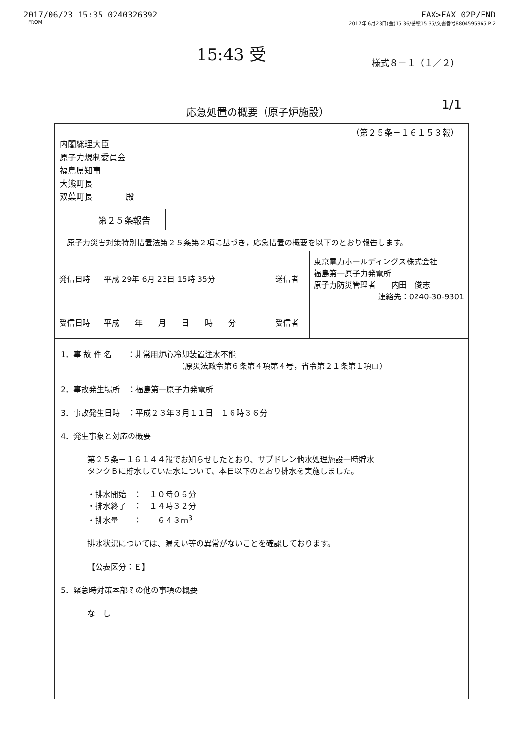2017/06/23 15:35 0240326392 FAX>FAX 02P/END
FROM 2017年 6月23日(金)15 36/蓄積15 35/文書番号8804595965 P 2
15:43 受
様式８－１（１／２）
応急処置の概要（原子炉施設）
1/1
（第２５条－１６１５３報）
内閣総理大臣
原子力規制委員会
福島県知事
大熊町長
双葉町長　　　　殿
第２５条報告
原子力災害対策特別措置法第２５条第２項に基づき，応急措置の概要を以下のとおり報告します。
| 発信日時 | 平成 29年 6月 23日 15時 35分 | 送信者 | 東京電力ホールディングス株式会社 福島第一原子力発電所 原子力防災管理者 内田 俊志 連絡先：0240-30-9301 |
| 受信日時 | 平成 年 月 日 時 分 | 受信者 | |
1．事 故 件 名　　：非常用炉心冷却装置注水不能
（原災法政令第６条第４項第４号，省令第２１条第１項ロ）
2．事故発生場所　：福島第一原子力発電所
3．事故発生日時　：平成２３年３月１１日　１６時３６分
4．発生事象と対応の概要
第２５条－１６１４４報でお知らせしたとおり、サブドレン他水処理施設一時貯水
タンクＢに貯水していた水について、本日以下のとおり排水を実施しました。
・排水開始　：　１０時０６分
・排水終了　：　１４時３２分
・排水量　　：　　６４３ｍ<sup>3</sup>
排水状況については、漏えい等の異常がないことを確認しております。
【公表区分：Ｅ】
5．緊急時対策本部その他の事項の概要
な　し